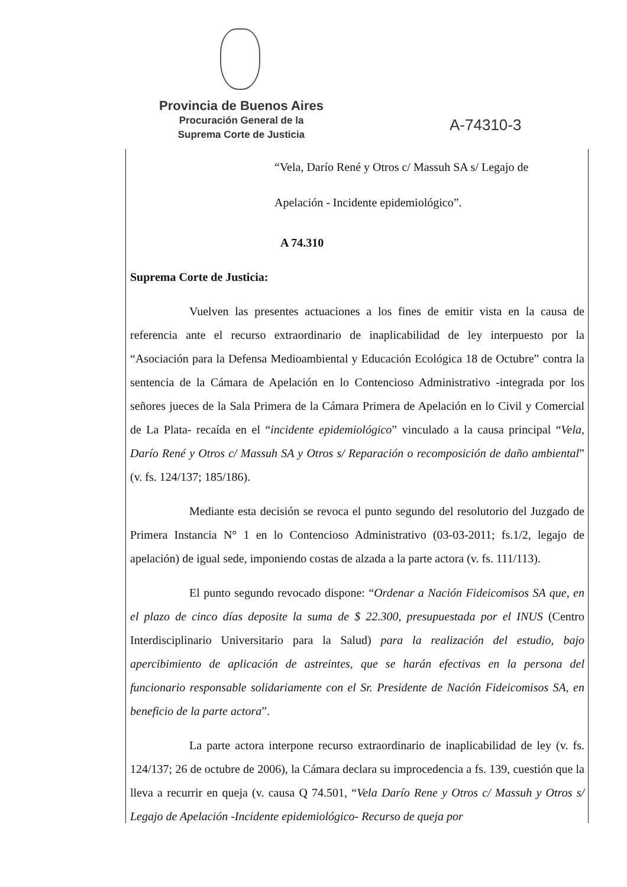Provincia de Buenos Aires
Procuración General de la
Suprema Corte de Justicia
A-74310-3
“Vela, Darío René y Otros c/ Massuh SA s/ Legajo de
Apelación - Incidente epidemiológico”.
A 74.310
Suprema Corte de Justicia:
Vuelven las presentes actuaciones a los fines de emitir vista en la causa de referencia ante el recurso extraordinario de inaplicabilidad de ley interpuesto por la “Asociación para la Defensa Medioambiental y Educación Ecológica 18 de Octubre” contra la sentencia de la Cámara de Apelación en lo Contencioso Administrativo -integrada por los señores jueces de la Sala Primera de la Cámara Primera de Apelación en lo Civil y Comercial de La Plata- recaída en el “incidente epidemiológico” vinculado a la causa principal “Vela, Darío René y Otros c/ Massuh SA y Otros s/ Reparación o recomposición de daño ambiental” (v. fs. 124/137; 185/186).
Mediante esta decisión se revoca el punto segundo del resolutorio del Juzgado de Primera Instancia N° 1 en lo Contencioso Administrativo (03-03-2011; fs.1/2, legajo de apelación) de igual sede, imponiendo costas de alzada a la parte actora (v. fs. 111/113).
El punto segundo revocado dispone: “Ordenar a Nación Fideicomisos SA que, en el plazo de cinco días deposite la suma de $ 22.300, presupuestada por el INUS (Centro Interdisciplinario Universitario para la Salud) para la realización del estudio, bajo apercibimiento de aplicación de astreintes, que se harán efectivas en la persona del funcionario responsable solidariamente con el Sr. Presidente de Nación Fideicomisos SA, en beneficio de la parte actora”.
La parte actora interpone recurso extraordinario de inaplicabilidad de ley (v. fs. 124/137; 26 de octubre de 2006), la Cámara declara su improcedencia a fs. 139, cuestión que la lleva a recurrir en queja (v. causa Q 74.501, “Vela Darío Rene y Otros c/ Massuh y Otros s/ Legajo de Apelación -Incidente epidemiológico- Recurso de queja por